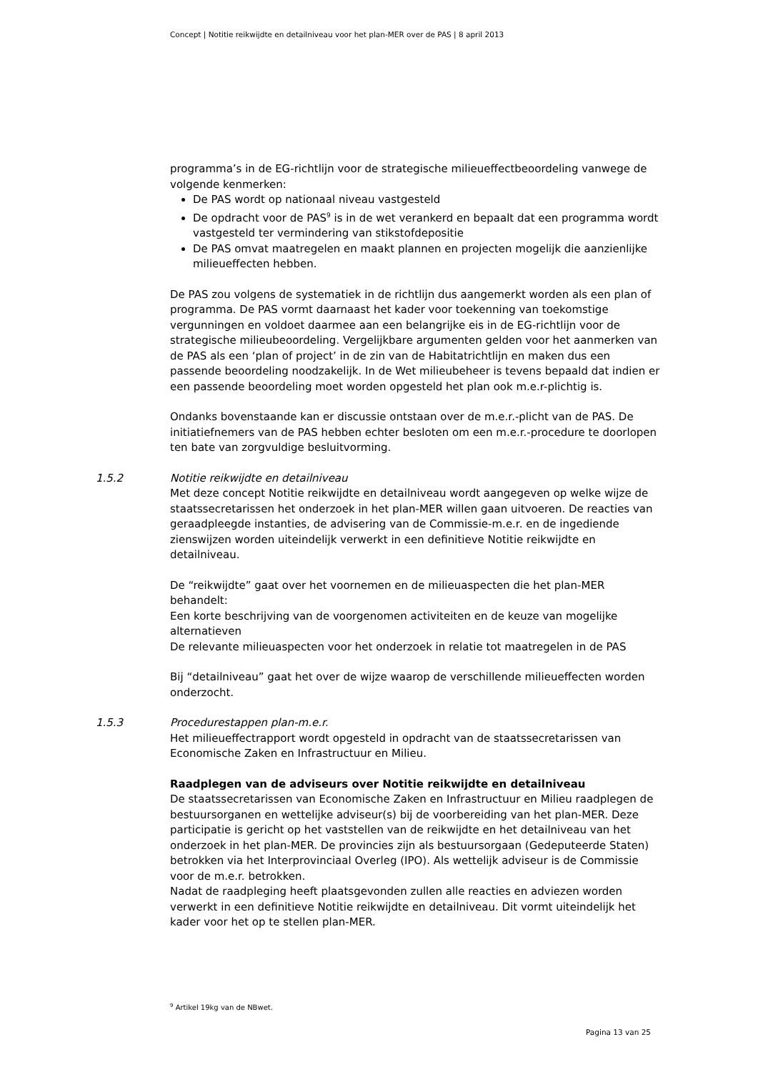Concept | Notitie reikwijdte en detailniveau voor het plan-MER over de PAS | 8 april 2013
programma’s in de EG-richtlijn voor de strategische milieueffectbeoordeling vanwege de volgende kenmerken:
De PAS wordt op nationaal niveau vastgesteld
De opdracht voor de PAS<sup>9</sup> is in de wet verankerd en bepaalt dat een programma wordt vastgesteld ter vermindering van stikstofdepositie
De PAS omvat maatregelen en maakt plannen en projecten mogelijk die aanzienlijke milieueffecten hebben.
De PAS zou volgens de systematiek in de richtlijn dus aangemerkt worden als een plan of programma. De PAS vormt daarnaast het kader voor toekenning van toekomstige vergunningen en voldoet daarmee aan een belangrijke eis in de EG-richtlijn voor de strategische milieubeoordeling. Vergelijkbare argumenten gelden voor het aanmerken van de PAS als een ‘plan of project’ in de zin van de Habitatrichtlijn en maken dus een passende beoordeling noodzakelijk. In de Wet milieubeheer is tevens bepaald dat indien er een passende beoordeling moet worden opgesteld het plan ook m.e.r-plichtig is.
Ondanks bovenstaande kan er discussie ontstaan over de m.e.r.-plicht van de PAS. De initiatiefnemers van de PAS hebben echter besloten om een m.e.r.-procedure te doorlopen ten bate van zorgvuldige besluitvorming.
1.5.2
Notitie reikwijdte en detailniveau
Met deze concept Notitie reikwijdte en detailniveau wordt aangegeven op welke wijze de staatssecretarissen het onderzoek in het plan-MER willen gaan uitvoeren. De reacties van geraadpleegde instanties, de advisering van de Commissie-m.e.r. en de ingediende zienswijzen worden uiteindelijk verwerkt in een definitieve Notitie reikwijdte en detailniveau.
De “reikwijdte” gaat over het voornemen en de milieuaspecten die het plan-MER behandelt:
Een korte beschrijving van de voorgenomen activiteiten en de keuze van mogelijke alternatieven
De relevante milieuaspecten voor het onderzoek in relatie tot maatregelen in de PAS
Bij “detailniveau” gaat het over de wijze waarop de verschillende milieueffecten worden onderzocht.
1.5.3
Procedurestappen plan-m.e.r.
Het milieueffectrapport wordt opgesteld in opdracht van de staatssecretarissen van Economische Zaken en Infrastructuur en Milieu.
Raadplegen van de adviseurs over Notitie reikwijdte en detailniveau
De staatssecretarissen van Economische Zaken en Infrastructuur en Milieu raadplegen de bestuursorganen en wettelijke adviseur(s) bij de voorbereiding van het plan-MER. Deze participatie is gericht op het vaststellen van de reikwijdte en het detailniveau van het onderzoek in het plan-MER. De provincies zijn als bestuursorgaan (Gedeputeerde Staten) betrokken via het Interprovinciaal Overleg (IPO). Als wettelijk adviseur is de Commissie voor de m.e.r. betrokken.
Nadat de raadpleging heeft plaatsgevonden zullen alle reacties en adviezen worden verwerkt in een definitieve Notitie reikwijdte en detailniveau. Dit vormt uiteindelijk het kader voor het op te stellen plan-MER.
<sup>9</sup> Artikel 19kg van de NBwet.
Pagina 13 van 25